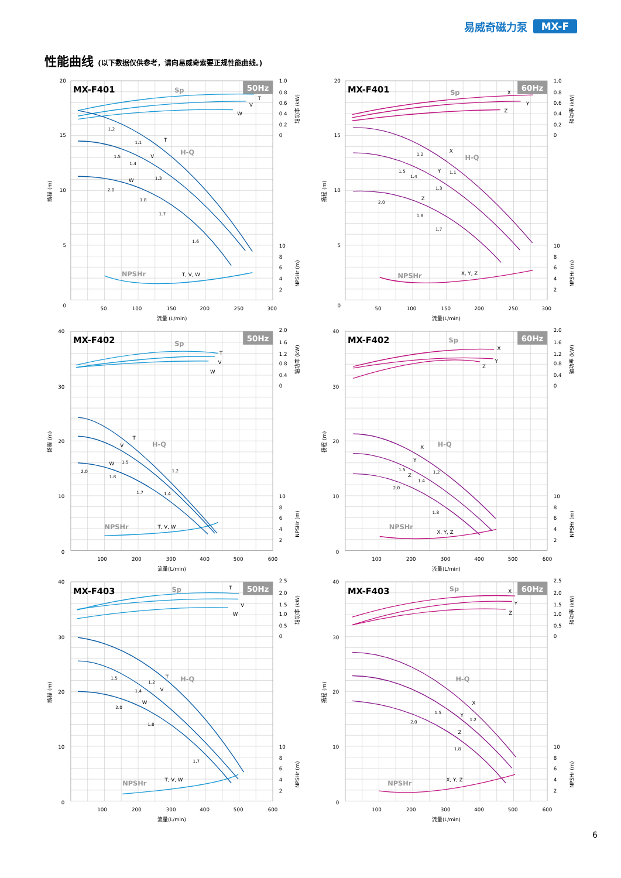易威奇磁力泵 MX-F
性能曲线 (以下数据仅供参考，请向易威奇索要正规性能曲线。)
50Hz
MX-F401
Sp
T
V
W
T
V
W
1.2
1.1
1.5
1.4
1.3
2.0
1.8
1.7
1.6
H-Q
NPSHr
T, V, W
20
15
10
5
0
1.0
0.8
0.6
0.4
0.2
0
10
8
6
4
2
50
100
150
200
250
300
流量 (L/min)
扬程 (m)
轴功率 (kW)
NPSHr (m)
60Hz
MX-F401
Sp
X
Y
Z
X
Y
Z
1.2
1.5
1.4
1.1
1.3
2.0
1.8
1.7
H-Q
NPSHr
X, Y, Z
20
15
10
5
0
1.0
0.8
0.6
0.4
0.2
0
10
8
6
4
2
50
100
150
200
250
300
流量(L/min)
扬程 (m)
轴功率 (kW)
NPSHr (m)
50Hz
MX-F402
Sp
T
V
W
T
V
W
1.5
2.0
1.8
1.2
1.7
1.4
H-Q
NPSHr
T, V, W
40
30
20
10
0
2.0
1.6
1.2
0.8
0.4
0
10
8
6
4
2
100
200
300
400
500
600
流量(L/min)
扬程 (m)
轴功率 (kW)
NPSHr (m)
60Hz
MX-F402
Sp
X
Y
Z
X
Y
Z
1.5
1.2
1.4
2.0
1.8
H-Q
NPSHr
X, Y, Z
40
30
20
10
0
2.0
1.6
1.2
0.8
0.4
0
10
8
6
4
2
100
200
300
400
500
600
流量(L/min)
扬程 (m)
轴功率 (kW)
NPSHr (m)
50Hz
MX-F403
Sp
T
V
W
T
V
W
1.5
1.2
1.4
2.0
1.8
1.7
H-Q
NPSHr
T, V, W
40
30
20
10
0
2.5
2.0
1.5
1.0
0.5
0
10
8
6
4
2
100
200
300
400
500
600
流量(L/min)
扬程 (m)
轴功率 (kW)
NPSHr (m)
60Hz
MX-F403
Sp
X
Y
Z
X
Y
Z
1.5
1.2
2.0
1.8
H-Q
NPSHr
X, Y, Z
40
30
20
10
0
2.5
2.0
1.5
1.0
0.5
0
10
8
6
4
2
100
200
300
400
500
600
流量(L/min)
扬程 (m)
轴功率 (kW)
NPSHr (m)
6